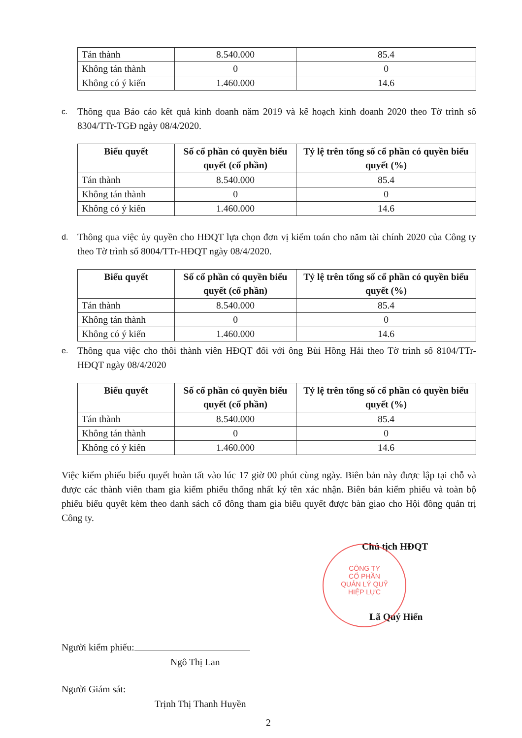| Tán thành | 8.540.000 | 85.4 |
| Không tán thành | 0 | 0 |
| Không có ý kiến | 1.460.000 | 14.6 |
c.
Thông qua Báo cáo kết quả kinh doanh năm 2019 và kế hoạch kinh doanh 2020 theo Tờ trình số 8304/TTr-TGĐ ngày 08/4/2020.
| Biểu quyết | Số cổ phần có quyền biểu quyết (cổ phần) | Tỷ lệ trên tổng số cổ phần có quyền biểu quyết (%) |
| --- | --- | --- |
| Tán thành | 8.540.000 | 85.4 |
| Không tán thành | 0 | 0 |
| Không có ý kiến | 1.460.000 | 14.6 |
d.
Thông qua việc ủy quyền cho HĐQT lựa chọn đơn vị kiểm toán cho năm tài chính 2020 của Công ty theo Tờ trình số 8004/TTr-HĐQT ngày 08/4/2020.
| Biểu quyết | Số cổ phần có quyền biểu quyết (cổ phần) | Tỷ lệ trên tổng số cổ phần có quyền biểu quyết (%) |
| --- | --- | --- |
| Tán thành | 8.540.000 | 85.4 |
| Không tán thành | 0 | 0 |
| Không có ý kiến | 1.460.000 | 14.6 |
e.
Thông qua việc cho thôi thành viên HĐQT đối với ông Bùi Hồng Hải theo Tờ trình số 8104/TTr-HĐQT ngày 08/4/2020
| Biểu quyết | Số cổ phần có quyền biểu quyết (cổ phần) | Tỷ lệ trên tổng số cổ phần có quyền biểu quyết (%) |
| --- | --- | --- |
| Tán thành | 8.540.000 | 85.4 |
| Không tán thành | 0 | 0 |
| Không có ý kiến | 1.460.000 | 14.6 |
Việc kiểm phiếu biểu quyết hoàn tất vào lúc 17 giờ 00 phút cùng ngày. Biên bản này được lập tại chỗ và được các thành viên tham gia kiểm phiếu thống nhất ký tên xác nhận. Biên bản kiểm phiếu và toàn bộ phiếu biểu quyết kèm theo danh sách cổ đông tham gia biểu quyết được bàn giao cho Hội đồng quản trị Công ty.
Chủ tịch HĐQT
Lã Quý Hiển
Người kiểm phiếu:
Ngô Thị Lan
Người Giám sát:
Trịnh Thị Thanh Huyền
2
CÔNG TY
CỔ PHẦN
QUẢN LÝ QUỸ
HIỆP LỰC